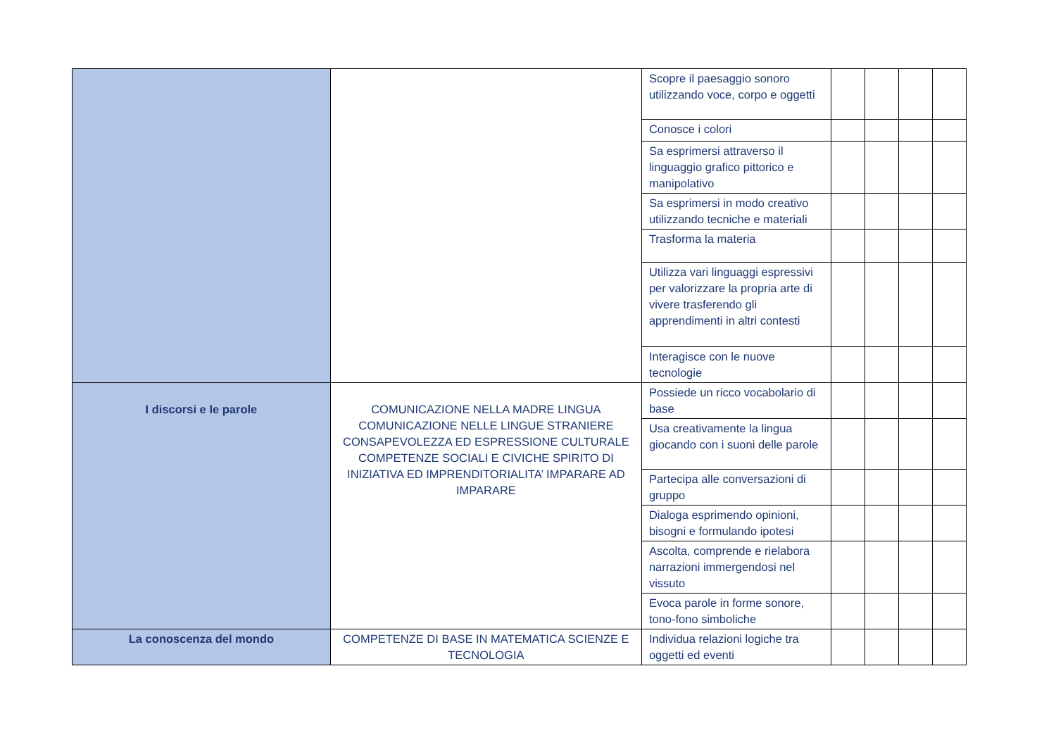| | | Scopre il paesaggio sonoro utilizzando voce, corpo e oggetti | | | | |
| | | Conosce i colori | | | | |
| | | Sa esprimersi attraverso il linguaggio grafico pittorico e manipolativo | | | | |
| | | Sa esprimersi in modo creativo utilizzando tecniche e materiali | | | | |
| | | Trasforma la materia | | | | |
| | | Utilizza vari linguaggi espressivi per valorizzare la propria arte di vivere trasferendo gli apprendimenti in altri contesti | | | | |
| | | Interagisce con le nuove tecnologie | | | | |
| I discorsi e le parole | COMUNICAZIONE NELLA MADRE LINGUA COMUNICAZIONE NELLE LINGUE STRANIERE CONSAPEVOLEZZA ED ESPRESSIONE CULTURALE COMPETENZE SOCIALI E CIVICHE SPIRITO DI INIZIATIVA ED IMPRENDITORIALITA’ IMPARARE AD IMPARARE | Possiede un ricco vocabolario di base | | | | |
| | | Usa creativamente la lingua giocando con i suoni delle parole | | | | |
| | | Partecipa alle conversazioni di gruppo | | | | |
| | | Dialoga esprimendo opinioni, bisogni e formulando ipotesi | | | | |
| | | Ascolta, comprende e rielabora narrazioni immergendosi nel vissuto | | | | |
| | | Evoca parole in forme sonore, tono-fono simboliche | | | | |
| La conoscenza del mondo | COMPETENZE DI BASE IN MATEMATICA SCIENZE E TECNOLOGIA | Individua relazioni logiche tra oggetti ed eventi | | | | |